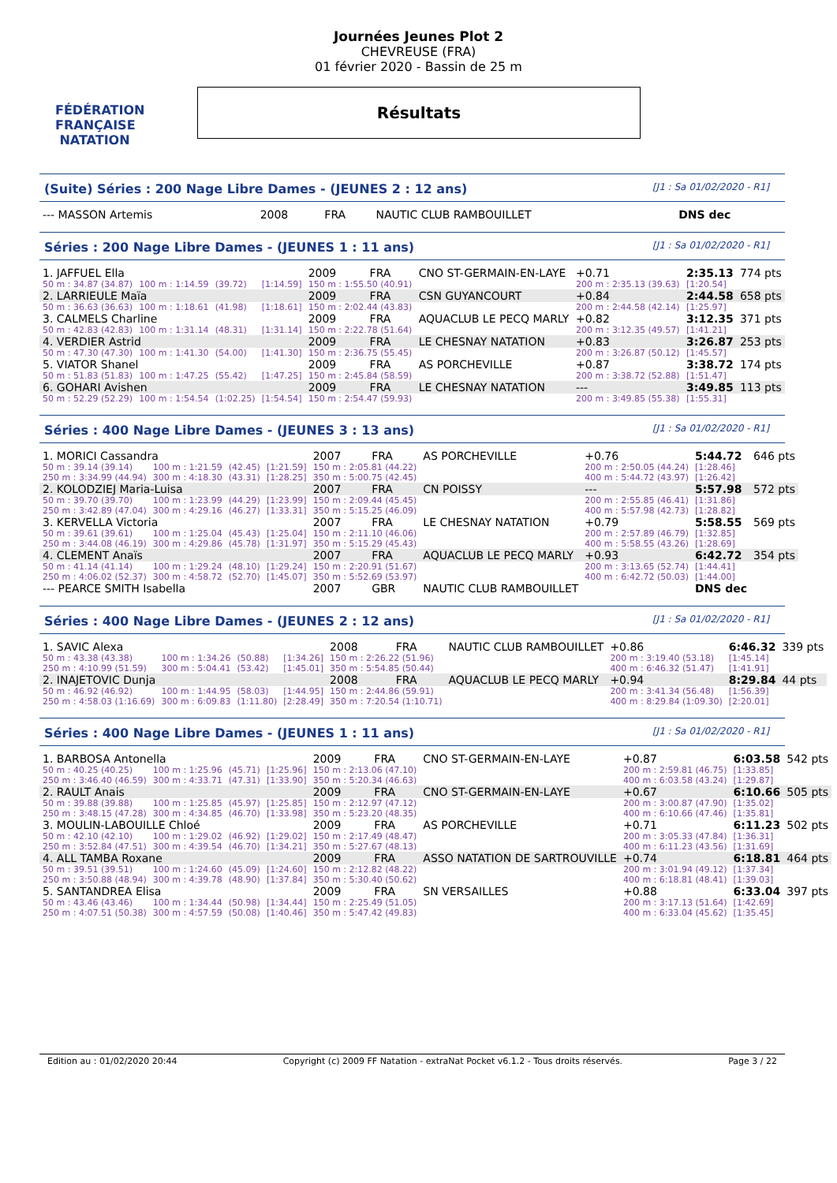FÉDÉRATION FRANÇAISE
NATATION
Journées Jeunes Plot 2
CHEVREUSE (FRA)
01 février 2020 - Bassin de 25 m
Résultats
(Suite) Séries : 200 Nage Libre Dames - (JEUNES 2 : 12 ans) [J1 : Sa 01/02/2020 - R1]
| --- MASSON Artemis | 2008 | FRA | NAUTIC CLUB RAMBOUILLET | DNS dec |
Séries : 200 Nage Libre Dames - (JEUNES 1 : 11 ans) [J1 : Sa 01/02/2020 - R1]
| 1. JAFFUEL Ella | | | | 2009 | FRA | CNO ST-GERMAIN-EN-LAYE | | +0.71 | 2:35.13 | 774 pts |
| 50 m : 34.87 (34.87) | 100 m : 1:14.59 | (39.72) | [1:14.59] | 150 m : 1:55.50 (40.91) | | | 200 m : 2:35.13 (39.63) | | [1:20.54] | |
| 2. LARRIEULE Maïa | | | | 2009 | FRA | CSN GUYANCOURT | | +0.84 | 2:44.58 | 658 pts |
| 50 m : 36.63 (36.63) | 100 m : 1:18.61 | (41.98) | [1:18.61] | 150 m : 2:02.44 (43.83) | | | 200 m : 2:44.58 (42.14) | | [1:25.97] | |
| 3. CALMELS Charline | | | | 2009 | FRA | AQUACLUB LE PECQ MARLY | | +0.82 | 3:12.35 | 371 pts |
| 50 m : 42.83 (42.83) | 100 m : 1:31.14 | (48.31) | [1:31.14] | 150 m : 2:22.78 (51.64) | | | 200 m : 3:12.35 (49.57) | | [1:41.21] | |
| 4. VERDIER Astrid | | | | 2009 | FRA | LE CHESNAY NATATION | | +0.83 | 3:26.87 | 253 pts |
| 50 m : 47.30 (47.30) | 100 m : 1:41.30 | (54.00) | [1:41.30] | 150 m : 2:36.75 (55.45) | | | 200 m : 3:26.87 (50.12) | | [1:45.57] | |
| 5. VIATOR Shanel | | | | 2009 | FRA | AS PORCHEVILLE | | +0.87 | 3:38.72 | 174 pts |
| 50 m : 51.83 (51.83) | 100 m : 1:47.25 | (55.42) | [1:47.25] | 150 m : 2:45.84 (58.59) | | | 200 m : 3:38.72 (52.88) | | [1:51.47] | |
| 6. GOHARI Avishen | | | | 2009 | FRA | LE CHESNAY NATATION | | --- | 3:49.85 | 113 pts |
| 50 m : 52.29 (52.29) | 100 m : 1:54.54 | (1:02.25) | [1:54.54] | 150 m : 2:54.47 (59.93) | | | 200 m : 3:49.85 (55.38) | | [1:55.31] | |
Séries : 400 Nage Libre Dames - (JEUNES 3 : 13 ans) [J1 : Sa 01/02/2020 - R1]
| 1. MORICI Cassandra | | | | 2007 | FRA | AS PORCHEVILLE | | +0.76 | 5:44.72 | 646 pts |
| 50 m : 39.14 (39.14) | 100 m : 1:21.59 | (42.45) | [1:21.59] | 150 m : 2:05.81 (44.22) | | | 200 m : 2:50.05 (44.24) | | [1:28.46] | |
| 250 m : 3:34.99 (44.94) | 300 m : 4:18.30 | (43.31) | [1:28.25] | 350 m : 5:00.75 (42.45) | | | 400 m : 5:44.72 (43.97) | | [1:26.42] | |
| 2. KOLODZIEJ Maria-Luisa | | | | 2007 | FRA | CN POISSY | | --- | 5:57.98 | 572 pts |
| 50 m : 39.70 (39.70) | 100 m : 1:23.99 | (44.29) | [1:23.99] | 150 m : 2:09.44 (45.45) | | | 200 m : 2:55.85 (46.41) | | [1:31.86] | |
| 250 m : 3:42.89 (47.04) | 300 m : 4:29.16 | (46.27) | [1:33.31] | 350 m : 5:15.25 (46.09) | | | 400 m : 5:57.98 (42.73) | | [1:28.82] | |
| 3. KERVELLA Victoria | | | | 2007 | FRA | LE CHESNAY NATATION | | +0.79 | 5:58.55 | 569 pts |
| 50 m : 39.61 (39.61) | 100 m : 1:25.04 | (45.43) | [1:25.04] | 150 m : 2:11.10 (46.06) | | | 200 m : 2:57.89 (46.79) | | [1:32.85] | |
| 250 m : 3:44.08 (46.19) | 300 m : 4:29.86 | (45.78) | [1:31.97] | 350 m : 5:15.29 (45.43) | | | 400 m : 5:58.55 (43.26) | | [1:28.69] | |
| 4. CLEMENT Anaïs | | | | 2007 | FRA | AQUACLUB LE PECQ MARLY | | +0.93 | 6:42.72 | 354 pts |
| 50 m : 41.14 (41.14) | 100 m : 1:29.24 | (48.10) | [1:29.24] | 150 m : 2:20.91 (51.67) | | | 200 m : 3:13.65 (52.74) | | [1:44.41] | |
| 250 m : 4:06.02 (52.37) | 300 m : 4:58.72 | (52.70) | [1:45.07] | 350 m : 5:52.69 (53.97) | | | 400 m : 6:42.72 (50.03) | | [1:44.00] | |
| --- PEARCE SMITH Isabella | | | | 2007 | GBR | NAUTIC CLUB RAMBOUILLET | | | DNS dec | |
Séries : 400 Nage Libre Dames - (JEUNES 2 : 12 ans) [J1 : Sa 01/02/2020 - R1]
| 1. SAVIC Alexa | | | | 2008 | FRA | NAUTIC CLUB RAMBOUILLET | | +0.86 | 6:46.32 | 339 pts |
| 50 m : 43.38 (43.38) | 100 m : 1:34.26 | (50.88) | [1:34.26] | 150 m : 2:26.22 (51.96) | | | 200 m : 3:19.40 (53.18) | | [1:45.14] | |
| 250 m : 4:10.99 (51.59) | 300 m : 5:04.41 | (53.42) | [1:45.01] | 350 m : 5:54.85 (50.44) | | | 400 m : 6:46.32 (51.47) | | [1:41.91] | |
| 2. INAJETOVIC Dunja | | | | 2008 | FRA | AQUACLUB LE PECQ MARLY | | +0.94 | 8:29.84 | 44 pts |
| 50 m : 46.92 (46.92) | 100 m : 1:44.95 | (58.03) | [1:44.95] | 150 m : 2:44.86 (59.91) | | | 200 m : 3:41.34 (56.48) | | [1:56.39] | |
| 250 m : 4:58.03 (1:16.69) | 300 m : 6:09.83 | (1:11.80) | [2:28.49] | 350 m : 7:20.54 (1:10.71) | | | 400 m : 8:29.84 (1:09.30) | | [2:20.01] | |
Séries : 400 Nage Libre Dames - (JEUNES 1 : 11 ans) [J1 : Sa 01/02/2020 - R1]
| 1. BARBOSA Antonella | | | | 2009 | FRA | CNO ST-GERMAIN-EN-LAYE | | +0.87 | 6:03.58 | 542 pts |
| 50 m : 40.25 (40.25) | 100 m : 1:25.96 | (45.71) | [1:25.96] | 150 m : 2:13.06 (47.10) | | | 200 m : 2:59.81 (46.75) | | [1:33.85] | |
| 250 m : 3:46.40 (46.59) | 300 m : 4:33.71 | (47.31) | [1:33.90] | 350 m : 5:20.34 (46.63) | | | 400 m : 6:03.58 (43.24) | | [1:29.87] | |
| 2. RAULT Anais | | | | 2009 | FRA | CNO ST-GERMAIN-EN-LAYE | | +0.67 | 6:10.66 | 505 pts |
| 50 m : 39.88 (39.88) | 100 m : 1:25.85 | (45.97) | [1:25.85] | 150 m : 2:12.97 (47.12) | | | 200 m : 3:00.87 (47.90) | | [1:35.02] | |
| 250 m : 3:48.15 (47.28) | 300 m : 4:34.85 | (46.70) | [1:33.98] | 350 m : 5:23.20 (48.35) | | | 400 m : 6:10.66 (47.46) | | [1:35.81] | |
| 3. MOULIN-LABOUILLE Chloé | | | | 2009 | FRA | AS PORCHEVILLE | | +0.71 | 6:11.23 | 502 pts |
| 50 m : 42.10 (42.10) | 100 m : 1:29.02 | (46.92) | [1:29.02] | 150 m : 2:17.49 (48.47) | | | 200 m : 3:05.33 (47.84) | | [1:36.31] | |
| 250 m : 3:52.84 (47.51) | 300 m : 4:39.54 | (46.70) | [1:34.21] | 350 m : 5:27.67 (48.13) | | | 400 m : 6:11.23 (43.56) | | [1:31.69] | |
| 4. ALL TAMBA Roxane | | | | 2009 | FRA | ASSO NATATION DE SARTROUVILLE | | +0.74 | 6:18.81 | 464 pts |
| 50 m : 39.51 (39.51) | 100 m : 1:24.60 | (45.09) | [1:24.60] | 150 m : 2:12.82 (48.22) | | | 200 m : 3:01.94 (49.12) | | [1:37.34] | |
| 250 m : 3:50.88 (48.94) | 300 m : 4:39.78 | (48.90) | [1:37.84] | 350 m : 5:30.40 (50.62) | | | 400 m : 6:18.81 (48.41) | | [1:39.03] | |
| 5. SANTANDREA Elisa | | | | 2009 | FRA | SN VERSAILLES | | +0.88 | 6:33.04 | 397 pts |
| 50 m : 43.46 (43.46) | 100 m : 1:34.44 | (50.98) | [1:34.44] | 150 m : 2:25.49 (51.05) | | | 200 m : 3:17.13 (51.64) | | [1:42.69] | |
| 250 m : 4:07.51 (50.38) | 300 m : 4:57.59 | (50.08) | [1:40.46] | 350 m : 5:47.42 (49.83) | | | 400 m : 6:33.04 (45.62) | | [1:35.45] | |
Edition au : 01/02/2020 20:44 Copyright (c) 2009 FF Natation - extraNat Pocket v6.1.2 - Tous droits réservés. Page 3 / 22